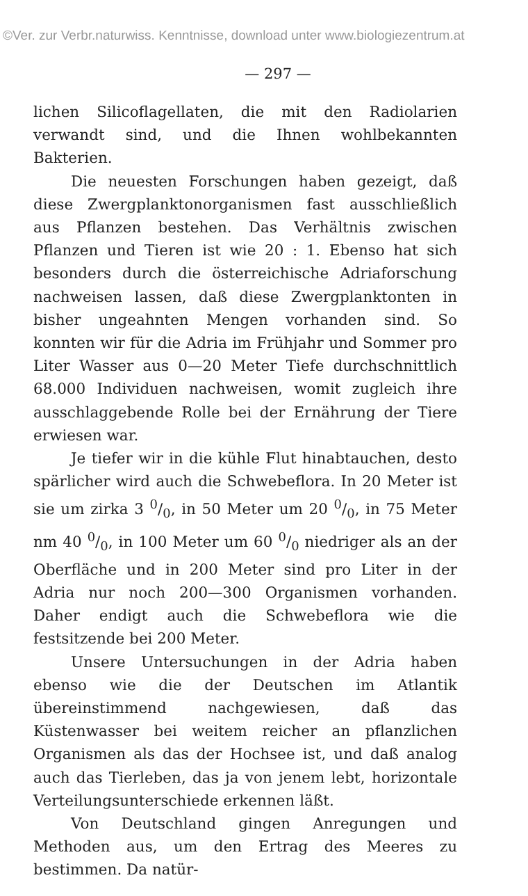©Ver. zur Verbr.naturwiss. Kenntnisse, download unter www.biologiezentrum.at
— 297 —
lichen Silicoflagellaten, die mit den Radiolarien verwandt sind, und die Ihnen wohlbekannten Bakterien.
Die neuesten Forschungen haben gezeigt, daß diese Zwergplanktonorganismen fast ausschließlich aus Pflanzen bestehen. Das Verhältnis zwischen Pflanzen und Tieren ist wie 20 : 1. Ebenso hat sich besonders durch die österreichische Adriaforschung nachweisen lassen, daß diese Zwergplanktonten in bisher ungeahnten Mengen vorhanden sind. So konnten wir für die Adria im Frühjahr und Sommer pro Liter Wasser aus 0—20 Meter Tiefe durchschnittlich 68.000 Individuen nachweisen, womit zugleich ihre ausschlaggebende Rolle bei der Ernährung der Tiere erwiesen war.
Je tiefer wir in die kühle Flut hinabtauchen, desto spärlicher wird auch die Schwebeflora. In 20 Meter ist sie um zirka 3 0/0, in 50 Meter um 20 0/0, in 75 Meter nm 40 0/0, in 100 Meter um 60 0/0 niedriger als an der Oberfläche und in 200 Meter sind pro Liter in der Adria nur noch 200—300 Organismen vorhanden. Daher endigt auch die Schwebeflora wie die festsitzende bei 200 Meter.
Unsere Untersuchungen in der Adria haben ebenso wie die der Deutschen im Atlantik übereinstimmend nachgewiesen, daß das Küstenwasser bei weitem reicher an pflanzlichen Organismen als das der Hochsee ist, und daß analog auch das Tierleben, das ja von jenem lebt, horizontale Verteilungsunterschiede erkennen läßt.
Von Deutschland gingen Anregungen und Methoden aus, um den Ertrag des Meeres zu bestimmen. Da natür-